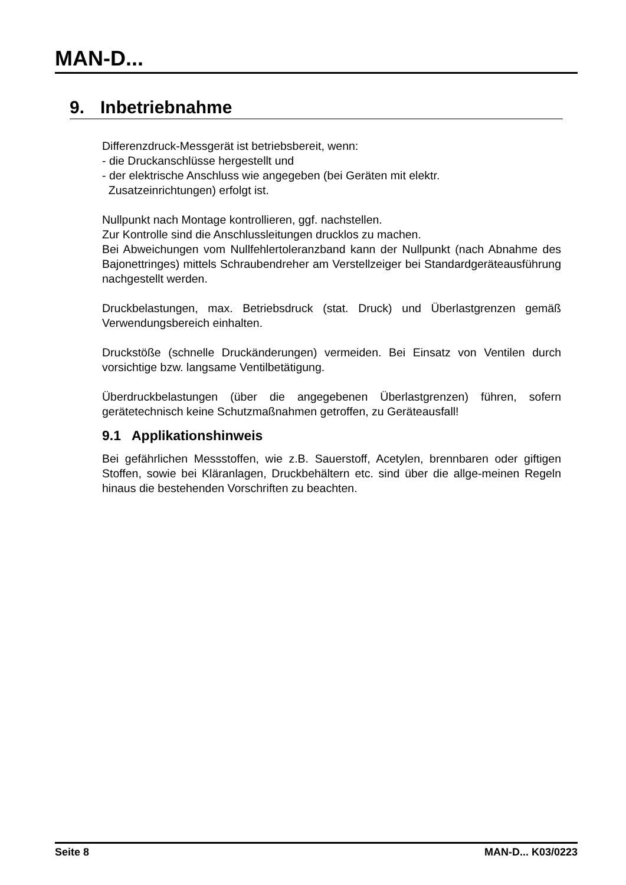MAN-D...
9. Inbetriebnahme
Differenzdruck-Messgerät ist betriebsbereit, wenn:
- die Druckanschlüsse hergestellt und
- der elektrische Anschluss wie angegeben (bei Geräten mit elektr.
Zusatzeinrichtungen) erfolgt ist.
Nullpunkt nach Montage kontrollieren, ggf. nachstellen.
Zur Kontrolle sind die Anschlussleitungen drucklos zu machen.
Bei Abweichungen vom Nullfehlertoleranzband kann der Nullpunkt (nach Abnahme des Bajonettringes) mittels Schraubendreher am Verstellzeiger bei Standardgeräteausführung nachgestellt werden.
Druckbelastungen, max. Betriebsdruck (stat. Druck) und Überlastgrenzen gemäß Verwendungsbereich einhalten.
Druckstöße (schnelle Druckänderungen) vermeiden. Bei Einsatz von Ventilen durch vorsichtige bzw. langsame Ventilbetätigung.
Überdruckbelastungen (über die angegebenen Überlastgrenzen) führen, sofern gerätetechnisch keine Schutzmaßnahmen getroffen, zu Geräteausfall!
9.1 Applikationshinweis
Bei gefährlichen Messstoffen, wie z.B. Sauerstoff, Acetylen, brennbaren oder giftigen Stoffen, sowie bei Kläranlagen, Druckbehältern etc. sind über die allge-meinen Regeln hinaus die bestehenden Vorschriften zu beachten.
Seite 8 MAN-D... K03/0223